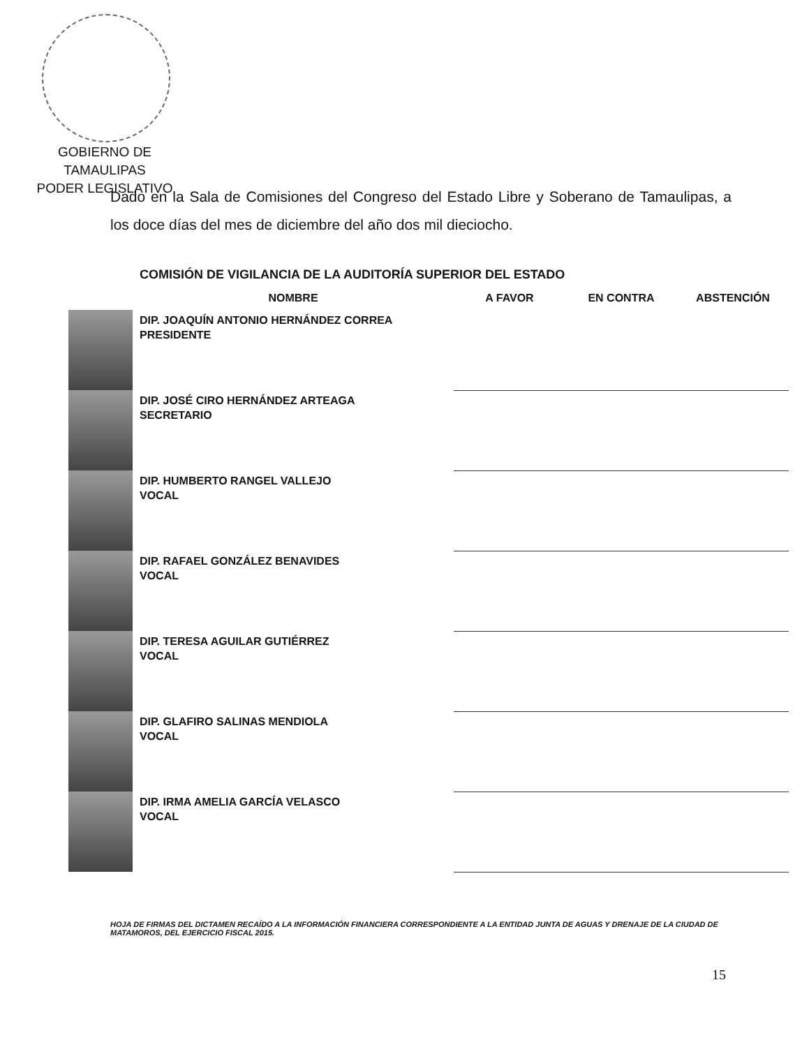GOBIERNO DE TAMAULIPAS
PODER LEGISLATIVO
Dado en la Sala de Comisiones del Congreso del Estado Libre y Soberano de Tamaulipas, a los doce días del mes de diciembre del año dos mil dieciocho.
COMISIÓN DE VIGILANCIA DE LA AUDITORÍA SUPERIOR DEL ESTADO
| | NOMBRE | A FAVOR | EN CONTRA | ABSTENCIÓN |
| --- | --- | --- | --- | --- |
| | DIP. JOAQUÍN ANTONIO HERNÁNDEZ CORREA PRESIDENTE | | | |
| | DIP. JOSÉ CIRO HERNÁNDEZ ARTEAGA SECRETARIO | | | |
| | DIP. HUMBERTO RANGEL VALLEJO VOCAL | | | |
| | DIP. RAFAEL GONZÁLEZ BENAVIDES VOCAL | | | |
| | DIP. TERESA AGUILAR GUTIÉRREZ VOCAL | | | |
| | DIP. GLAFIRO SALINAS MENDIOLA VOCAL | | | |
| | DIP. IRMA AMELIA GARCÍA VELASCO VOCAL | | | |
HOJA DE FIRMAS DEL DICTAMEN RECAÍDO A LA INFORMACIÓN FINANCIERA CORRESPONDIENTE A LA ENTIDAD JUNTA DE AGUAS Y DRENAJE DE LA CIUDAD DE MATAMOROS, DEL EJERCICIO FISCAL 2015.
15